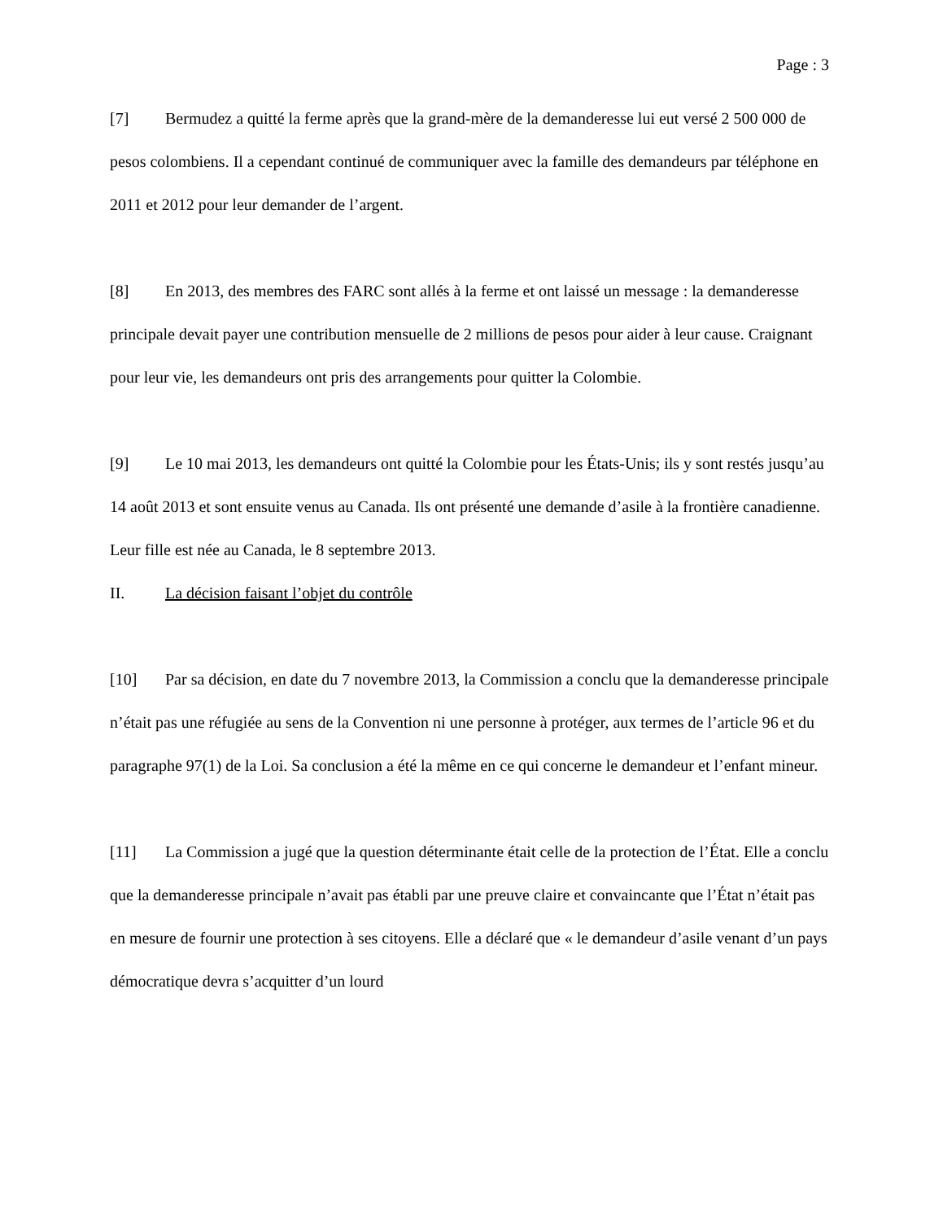Page : 3
[7] Bermudez a quitté la ferme après que la grand-mère de la demanderesse lui eut versé 2 500 000 de pesos colombiens. Il a cependant continué de communiquer avec la famille des demandeurs par téléphone en 2011 et 2012 pour leur demander de l’argent.
[8] En 2013, des membres des FARC sont allés à la ferme et ont laissé un message : la demanderesse principale devait payer une contribution mensuelle de 2 millions de pesos pour aider à leur cause. Craignant pour leur vie, les demandeurs ont pris des arrangements pour quitter la Colombie.
[9] Le 10 mai 2013, les demandeurs ont quitté la Colombie pour les États-Unis; ils y sont restés jusqu’au 14 août 2013 et sont ensuite venus au Canada. Ils ont présenté une demande d’asile à la frontière canadienne. Leur fille est née au Canada, le 8 septembre 2013.
II. La décision faisant l’objet du contrôle
[10] Par sa décision, en date du 7 novembre 2013, la Commission a conclu que la demanderesse principale n’était pas une réfugiée au sens de la Convention ni une personne à protéger, aux termes de l’article 96 et du paragraphe 97(1) de la Loi. Sa conclusion a été la même en ce qui concerne le demandeur et l’enfant mineur.
[11] La Commission a jugé que la question déterminante était celle de la protection de l’État. Elle a conclu que la demanderesse principale n’avait pas établi par une preuve claire et convaincante que l’État n’était pas en mesure de fournir une protection à ses citoyens. Elle a déclaré que « le demandeur d’asile venant d’un pays démocratique devra s’acquitter d’un lourd